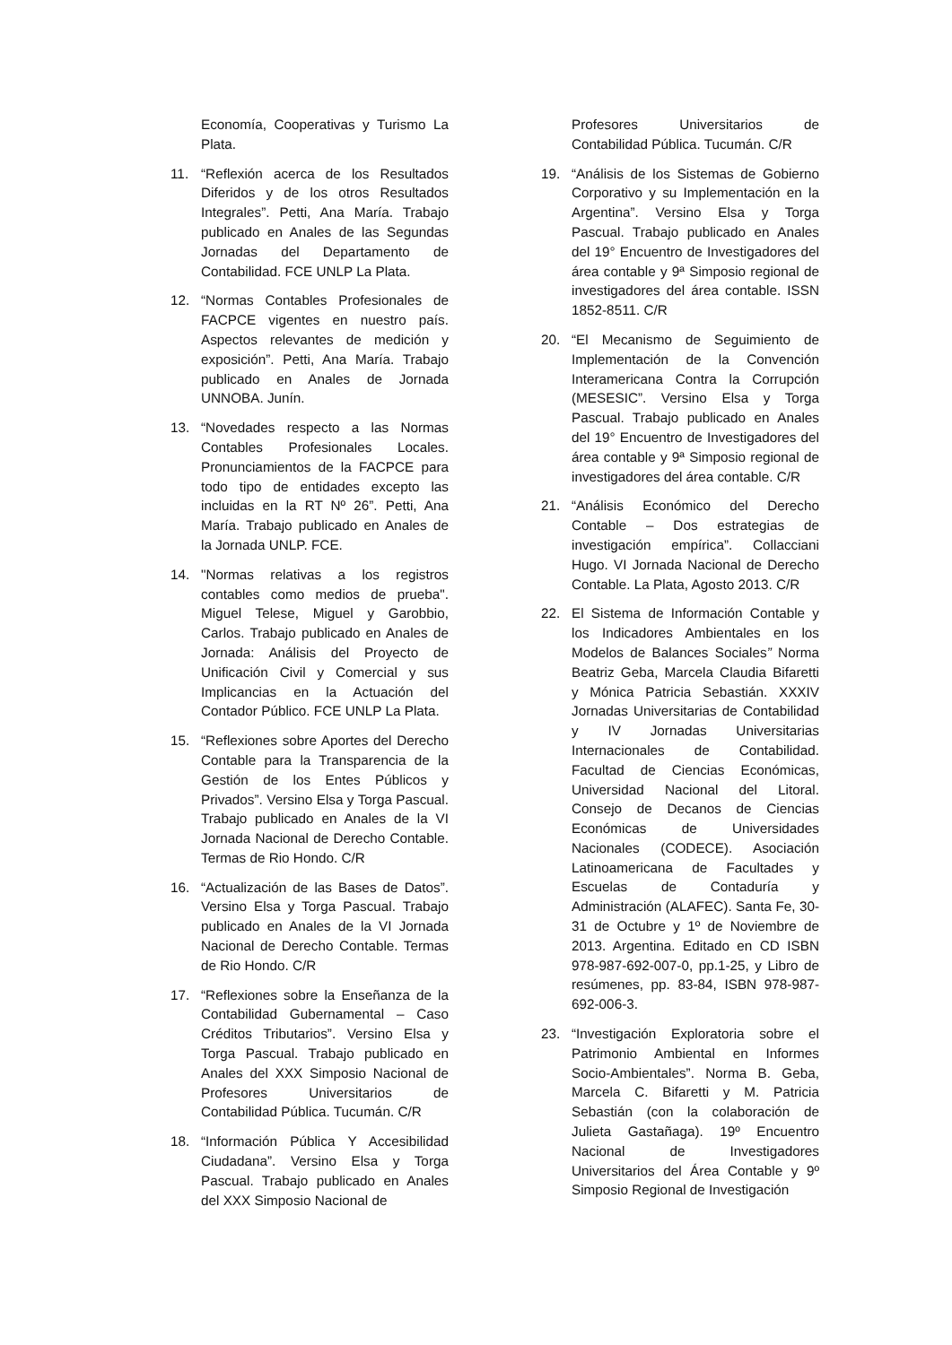Economía, Cooperativas y Turismo La Plata.
11. “Reflexión acerca de los Resultados Diferidos y de los otros Resultados Integrales”. Petti, Ana María. Trabajo publicado en Anales de las Segundas Jornadas del Departamento de Contabilidad. FCE UNLP La Plata.
12. “Normas Contables Profesionales de FACPCE vigentes en nuestro país. Aspectos relevantes de medición y exposición”. Petti, Ana María. Trabajo publicado en Anales de Jornada UNNOBA. Junín.
13. “Novedades respecto a las Normas Contables Profesionales Locales. Pronunciamientos de la FACPCE para todo tipo de entidades excepto las incluidas en la RT Nº 26”. Petti, Ana María. Trabajo publicado en Anales de la Jornada UNLP. FCE.
14. "Normas relativas a los registros contables como medios de prueba". Miguel Telese, Miguel y Garobbio, Carlos. Trabajo publicado en Anales de Jornada: Análisis del Proyecto de Unificación Civil y Comercial y sus Implicancias en la Actuación del Contador Público. FCE UNLP La Plata.
15. “Reflexiones sobre Aportes del Derecho Contable para la Transparencia de la Gestión de los Entes Públicos y Privados”. Versino Elsa y Torga Pascual. Trabajo publicado en Anales de la VI Jornada Nacional de Derecho Contable. Termas de Rio Hondo. C/R
16. “Actualización de las Bases de Datos”. Versino Elsa y Torga Pascual. Trabajo publicado en Anales de la VI Jornada Nacional de Derecho Contable. Termas de Rio Hondo. C/R
17. “Reflexiones sobre la Enseñanza de la Contabilidad Gubernamental – Caso Créditos Tributarios”. Versino Elsa y Torga Pascual. Trabajo publicado en Anales del XXX Simposio Nacional de Profesores Universitarios de Contabilidad Pública. Tucumán. C/R
18. “Información Pública Y Accesibilidad Ciudadana”. Versino Elsa y Torga Pascual. Trabajo publicado en Anales del XXX Simposio Nacional de
Profesores Universitarios de Contabilidad Pública. Tucumán. C/R
19. “Análisis de los Sistemas de Gobierno Corporativo y su Implementación en la Argentina”. Versino Elsa y Torga Pascual. Trabajo publicado en Anales del 19° Encuentro de Investigadores del área contable y 9ª Simposio regional de investigadores del área contable. ISSN 1852-8511. C/R
20. “El Mecanismo de Seguimiento de Implementación de la Convención Interamericana Contra la Corrupción (MESESIC”. Versino Elsa y Torga Pascual. Trabajo publicado en Anales del 19° Encuentro de Investigadores del área contable y 9ª Simposio regional de investigadores del área contable. C/R
21. “Análisis Económico del Derecho Contable – Dos estrategias de investigación empírica”. Collacciani Hugo. VI Jornada Nacional de Derecho Contable. La Plata, Agosto 2013. C/R
22. El Sistema de Información Contable y los Indicadores Ambientales en los Modelos de Balances Sociales” Norma Beatriz Geba, Marcela Claudia Bifaretti y Mónica Patricia Sebastián. XXXIV Jornadas Universitarias de Contabilidad y IV Jornadas Universitarias Internacionales de Contabilidad. Facultad de Ciencias Económicas, Universidad Nacional del Litoral. Consejo de Decanos de Ciencias Económicas de Universidades Nacionales (CODECE). Asociación Latinoamericana de Facultades y Escuelas de Contaduría y Administración (ALAFEC). Santa Fe, 30-31 de Octubre y 1º de Noviembre de 2013. Argentina. Editado en CD ISBN 978-987-692-007-0, pp.1-25, y Libro de resúmenes, pp. 83-84, ISBN 978-987-692-006-3.
23. “Investigación Exploratoria sobre el Patrimonio Ambiental en Informes Socio-Ambientales”. Norma B. Geba, Marcela C. Bifaretti y M. Patricia Sebastián (con la colaboración de Julieta Gastañaga). 19º Encuentro Nacional de Investigadores Universitarios del Área Contable y 9º Simposio Regional de Investigación